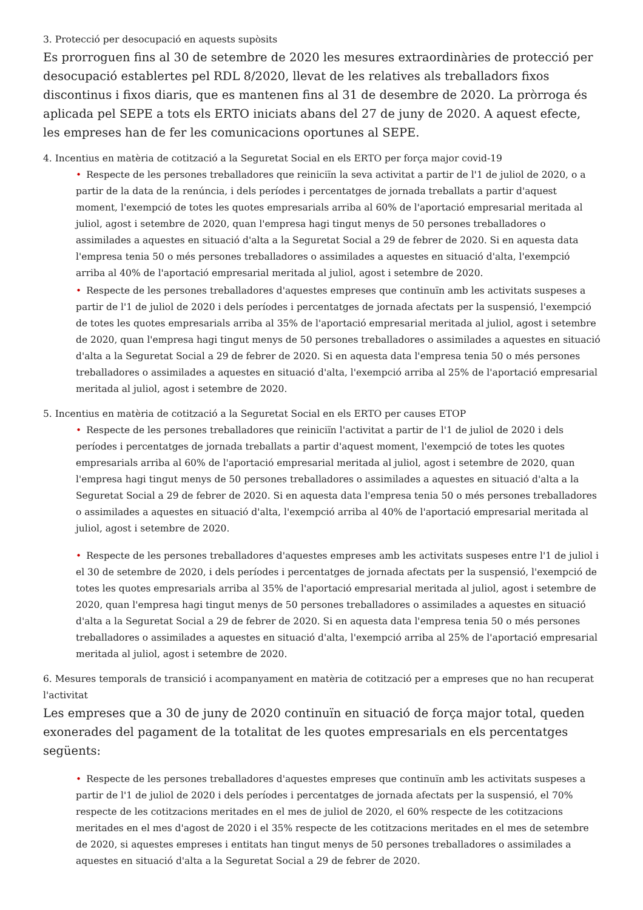3. Protecció per desocupació en aquests supòsits
Es prorroguen fins al 30 de setembre de 2020 les mesures extraordinàries de protecció per desocupació establertes pel RDL 8/2020, llevat de les relatives als treballadors fixos discontinus i fixos diaris, que es mantenen fins al 31 de desembre de 2020. La pròrroga és aplicada pel SEPE a tots els ERTO iniciats abans del 27 de juny de 2020. A aquest efecte, les empreses han de fer les comunicacions oportunes al SEPE.
4. Incentius en matèria de cotització a la Seguretat Social en els ERTO per força major covid-19
• Respecte de les persones treballadores que reiniciïn la seva activitat a partir de l'1 de juliol de 2020, o a partir de la data de la renúncia, i dels períodes i percentatges de jornada treballats a partir d'aquest moment, l'exempció de totes les quotes empresarials arriba al 60% de l'aportació empresarial meritada al juliol, agost i setembre de 2020, quan l'empresa hagi tingut menys de 50 persones treballadores o assimilades a aquestes en situació d'alta a la Seguretat Social a 29 de febrer de 2020. Si en aquesta data l'empresa tenia 50 o més persones treballadores o assimilades a aquestes en situació d'alta, l'exempció arriba al 40% de l'aportació empresarial meritada al juliol, agost i setembre de 2020.
• Respecte de les persones treballadores d'aquestes empreses que continuïn amb les activitats suspeses a partir de l'1 de juliol de 2020 i dels períodes i percentatges de jornada afectats per la suspensió, l'exempció de totes les quotes empresarials arriba al 35% de l'aportació empresarial meritada al juliol, agost i setembre de 2020, quan l'empresa hagi tingut menys de 50 persones treballadores o assimilades a aquestes en situació d'alta a la Seguretat Social a 29 de febrer de 2020. Si en aquesta data l'empresa tenia 50 o més persones treballadores o assimilades a aquestes en situació d'alta, l'exempció arriba al 25% de l'aportació empresarial meritada al juliol, agost i setembre de 2020.
5. Incentius en matèria de cotització a la Seguretat Social en els ERTO per causes ETOP
• Respecte de les persones treballadores que reiniciïn l'activitat a partir de l'1 de juliol de 2020 i dels períodes i percentatges de jornada treballats a partir d'aquest moment, l'exempció de totes les quotes empresarials arriba al 60% de l'aportació empresarial meritada al juliol, agost i setembre de 2020, quan l'empresa hagi tingut menys de 50 persones treballadores o assimilades a aquestes en situació d'alta a la Seguretat Social a 29 de febrer de 2020. Si en aquesta data l'empresa tenia 50 o més persones treballadores o assimilades a aquestes en situació d'alta, l'exempció arriba al 40% de l'aportació empresarial meritada al juliol, agost i setembre de 2020.
• Respecte de les persones treballadores d'aquestes empreses amb les activitats suspeses entre l'1 de juliol i el 30 de setembre de 2020, i dels períodes i percentatges de jornada afectats per la suspensió, l'exempció de totes les quotes empresarials arriba al 35% de l'aportació empresarial meritada al juliol, agost i setembre de 2020, quan l'empresa hagi tingut menys de 50 persones treballadores o assimilades a aquestes en situació d'alta a la Seguretat Social a 29 de febrer de 2020. Si en aquesta data l'empresa tenia 50 o més persones treballadores o assimilades a aquestes en situació d'alta, l'exempció arriba al 25% de l'aportació empresarial meritada al juliol, agost i setembre de 2020.
6. Mesures temporals de transició i acompanyament en matèria de cotització per a empreses que no han recuperat l'activitat
Les empreses que a 30 de juny de 2020 continuïn en situació de força major total, queden exonerades del pagament de la totalitat de les quotes empresarials en els percentatges següents:
• Respecte de les persones treballadores d'aquestes empreses que continuïn amb les activitats suspeses a partir de l'1 de juliol de 2020 i dels períodes i percentatges de jornada afectats per la suspensió, el 70% respecte de les cotitzacions meritades en el mes de juliol de 2020, el 60% respecte de les cotitzacions meritades en el mes d'agost de 2020 i el 35% respecte de les cotitzacions meritades en el mes de setembre de 2020, si aquestes empreses i entitats han tingut menys de 50 persones treballadores o assimilades a aquestes en situació d'alta a la Seguretat Social a 29 de febrer de 2020.